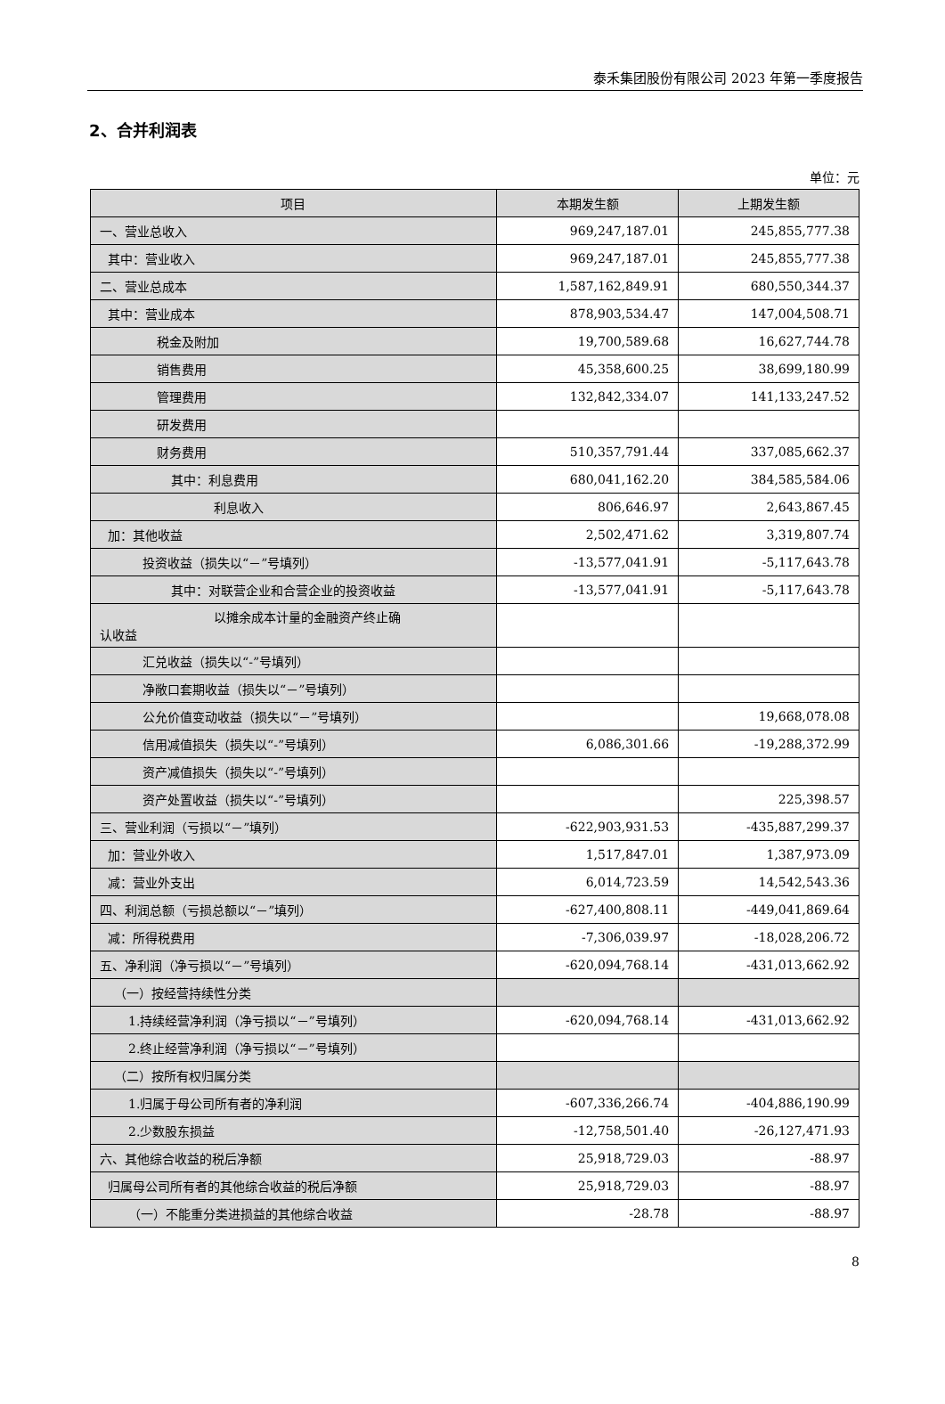泰禾集团股份有限公司 2023 年第一季度报告
2、合并利润表
单位：元
| 项目 | 本期发生额 | 上期发生额 |
| --- | --- | --- |
| 一、营业总收入 | 969,247,187.01 | 245,855,777.38 |
| 其中：营业收入 | 969,247,187.01 | 245,855,777.38 |
| 二、营业总成本 | 1,587,162,849.91 | 680,550,344.37 |
| 其中：营业成本 | 878,903,534.47 | 147,004,508.71 |
| 税金及附加 | 19,700,589.68 | 16,627,744.78 |
| 销售费用 | 45,358,600.25 | 38,699,180.99 |
| 管理费用 | 132,842,334.07 | 141,133,247.52 |
| 研发费用 | | |
| 财务费用 | 510,357,791.44 | 337,085,662.37 |
| 其中：利息费用 | 680,041,162.20 | 384,585,584.06 |
| 利息收入 | 806,646.97 | 2,643,867.45 |
| 加：其他收益 | 2,502,471.62 | 3,319,807.74 |
| 投资收益（损失以“－”号填列） | -13,577,041.91 | -5,117,643.78 |
| 其中：对联营企业和合营企业的投资收益 | -13,577,041.91 | -5,117,643.78 |
| 以摊余成本计量的金融资产终止确 认收益 | | |
| 汇兑收益（损失以“-”号填列） | | |
| 净敞口套期收益（损失以“－”号填列） | | |
| 公允价值变动收益（损失以“－”号填列） | | 19,668,078.08 |
| 信用减值损失（损失以“-”号填列） | 6,086,301.66 | -19,288,372.99 |
| 资产减值损失（损失以“-”号填列） | | |
| 资产处置收益（损失以“-”号填列） | | 225,398.57 |
| 三、营业利润（亏损以“－”填列） | -622,903,931.53 | -435,887,299.37 |
| 加：营业外收入 | 1,517,847.01 | 1,387,973.09 |
| 减：营业外支出 | 6,014,723.59 | 14,542,543.36 |
| 四、利润总额（亏损总额以“－”填列） | -627,400,808.11 | -449,041,869.64 |
| 减：所得税费用 | -7,306,039.97 | -18,028,206.72 |
| 五、净利润（净亏损以“－”号填列） | -620,094,768.14 | -431,013,662.92 |
| （一）按经营持续性分类 | | |
| 1.持续经营净利润（净亏损以“－”号填列） | -620,094,768.14 | -431,013,662.92 |
| 2.终止经营净利润（净亏损以“－”号填列） | | |
| （二）按所有权归属分类 | | |
| 1.归属于母公司所有者的净利润 | -607,336,266.74 | -404,886,190.99 |
| 2.少数股东损益 | -12,758,501.40 | -26,127,471.93 |
| 六、其他综合收益的税后净额 | 25,918,729.03 | -88.97 |
| 归属母公司所有者的其他综合收益的税后净额 | 25,918,729.03 | -88.97 |
| （一）不能重分类进损益的其他综合收益 | -28.78 | -88.97 |
8